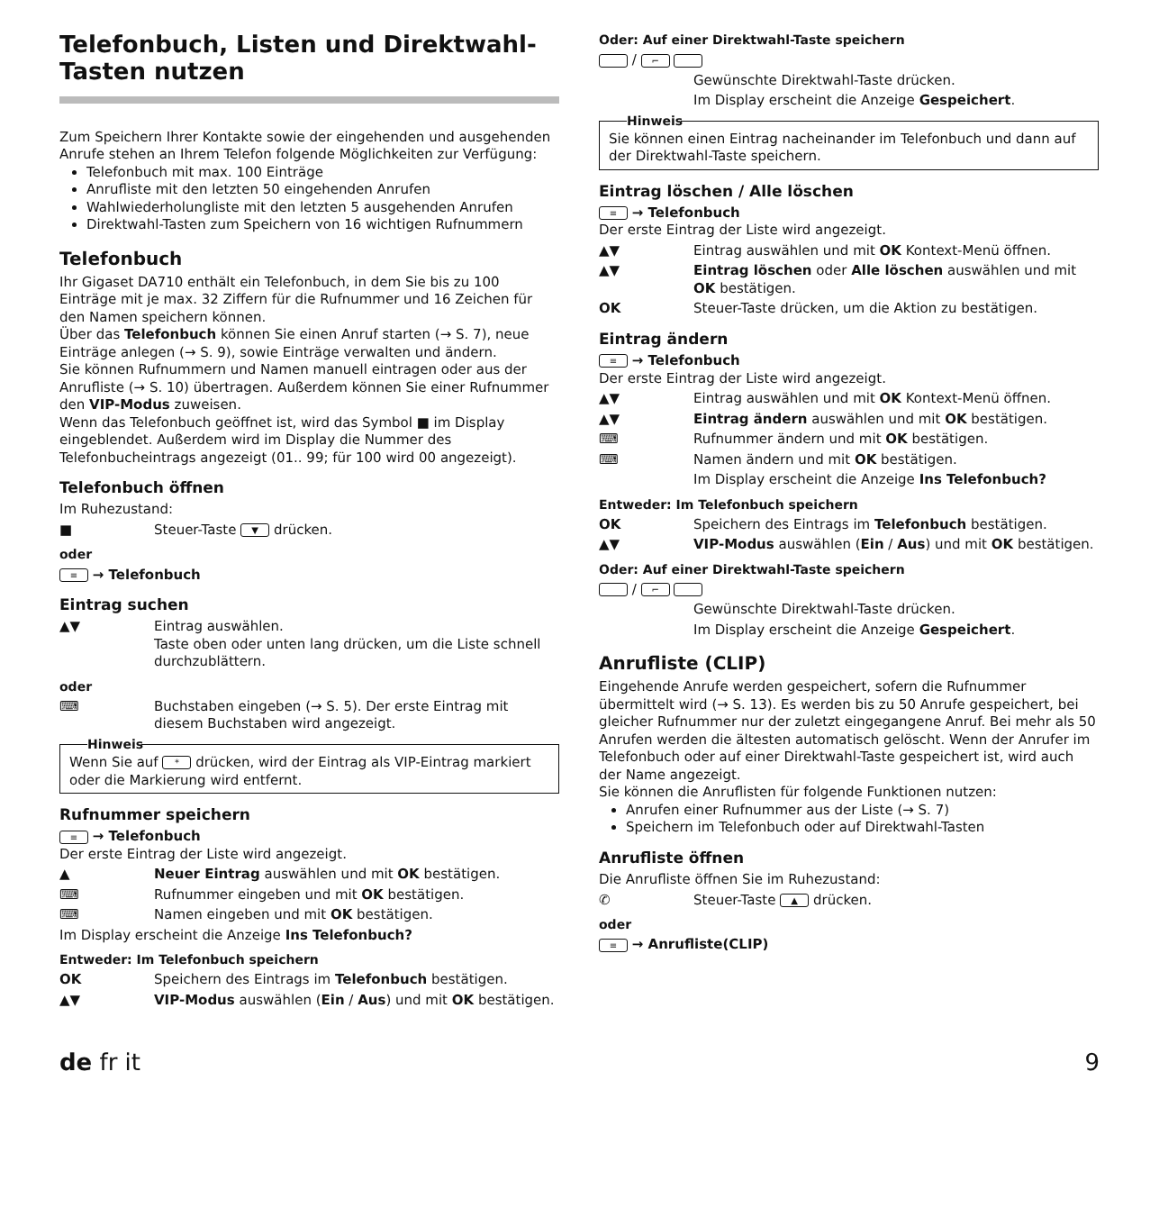Telefonbuch, Listen und Direktwahl-Tasten nutzen
Zum Speichern Ihrer Kontakte sowie der eingehenden und ausgehenden Anrufe stehen an Ihrem Telefon folgende Möglichkeiten zur Verfügung:
Telefonbuch mit max. 100 Einträge
Anrufliste mit den letzten 50 eingehenden Anrufen
Wahlwiederholungliste mit den letzten 5 ausgehenden Anrufen
Direktwahl-Tasten zum Speichern von 16 wichtigen Rufnummern
Telefonbuch
Ihr Gigaset DA710 enthält ein Telefonbuch, in dem Sie bis zu 100 Einträge mit je max. 32 Ziffern für die Rufnummer und 16 Zeichen für den Namen speichern können.
Über das Telefonbuch können Sie einen Anruf starten (→ S. 7), neue Einträge anlegen (→ S. 9), sowie Einträge verwalten und ändern.
Sie können Rufnummern und Namen manuell eintragen oder aus der Anrufliste (→ S. 10) übertragen. Außerdem können Sie einer Rufnummer den VIP-Modus zuweisen.
Wenn das Telefonbuch geöffnet ist, wird das Symbol ■ im Display eingeblendet. Außerdem wird im Display die Nummer des Telefonbucheintrags angezeigt (01.. 99; für 100 wird 00 angezeigt).
Telefonbuch öffnen
Im Ruhezustand:
■ Steuer-Taste ▼ drücken.
oder
≡ → Telefonbuch
Eintrag suchen
▲▼ Eintrag auswählen.
Taste oben oder unten lang drücken, um die Liste schnell durchzublättern.
oder
⌨ Buchstaben eingeben (→ S. 5). Der erste Eintrag mit diesem Buchstaben wird angezeigt.
Hinweis
Wenn Sie auf * drücken, wird der Eintrag als VIP-Eintrag markiert oder die Markierung wird entfernt.
Rufnummer speichern
≡ → Telefonbuch
Der erste Eintrag der Liste wird angezeigt.
▲ Neuer Eintrag auswählen und mit OK bestätigen.
⌨ Rufnummer eingeben und mit OK bestätigen.
⌨ Namen eingeben und mit OK bestätigen.
Im Display erscheint die Anzeige Ins Telefonbuch?
Entweder: Im Telefonbuch speichern
OK Speichern des Eintrags im Telefonbuch bestätigen.
▲▼ VIP-Modus auswählen (Ein / Aus) und mit OK bestätigen.
Oder: Auf einer Direktwahl-Taste speichern
/ ⌐
Gewünschte Direktwahl-Taste drücken.
Im Display erscheint die Anzeige Gespeichert.
Hinweis
Sie können einen Eintrag nacheinander im Telefonbuch und dann auf der Direktwahl-Taste speichern.
Eintrag löschen / Alle löschen
≡ → Telefonbuch
Der erste Eintrag der Liste wird angezeigt.
▲▼ Eintrag auswählen und mit OK Kontext-Menü öffnen.
▲▼ Eintrag löschen oder Alle löschen auswählen und mit OK bestätigen.
OK Steuer-Taste drücken, um die Aktion zu bestätigen.
Eintrag ändern
≡ → Telefonbuch
Der erste Eintrag der Liste wird angezeigt.
▲▼ Eintrag auswählen und mit OK Kontext-Menü öffnen.
▲▼ Eintrag ändern auswählen und mit OK bestätigen.
⌨ Rufnummer ändern und mit OK bestätigen.
⌨ Namen ändern und mit OK bestätigen.
Im Display erscheint die Anzeige Ins Telefonbuch?
Entweder: Im Telefonbuch speichern
OK Speichern des Eintrags im Telefonbuch bestätigen.
▲▼ VIP-Modus auswählen (Ein / Aus) und mit OK bestätigen.
Oder: Auf einer Direktwahl-Taste speichern
/ ⌐
Gewünschte Direktwahl-Taste drücken.
Im Display erscheint die Anzeige Gespeichert.
Anrufliste (CLIP)
Eingehende Anrufe werden gespeichert, sofern die Rufnummer übermittelt wird (→ S. 13). Es werden bis zu 50 Anrufe gespeichert, bei gleicher Rufnummer nur der zuletzt eingegangene Anruf. Bei mehr als 50 Anrufen werden die ältesten automatisch gelöscht. Wenn der Anrufer im Telefonbuch oder auf einer Direktwahl-Taste gespeichert ist, wird auch der Name angezeigt.
Sie können die Anruflisten für folgende Funktionen nutzen:
Anrufen einer Rufnummer aus der Liste (→ S. 7)
Speichern im Telefonbuch oder auf Direktwahl-Tasten
Anrufliste öffnen
Die Anrufliste öffnen Sie im Ruhezustand:
✆ Steuer-Taste ▲ drücken.
oder
≡ → Anrufliste(CLIP)
de fr it 9